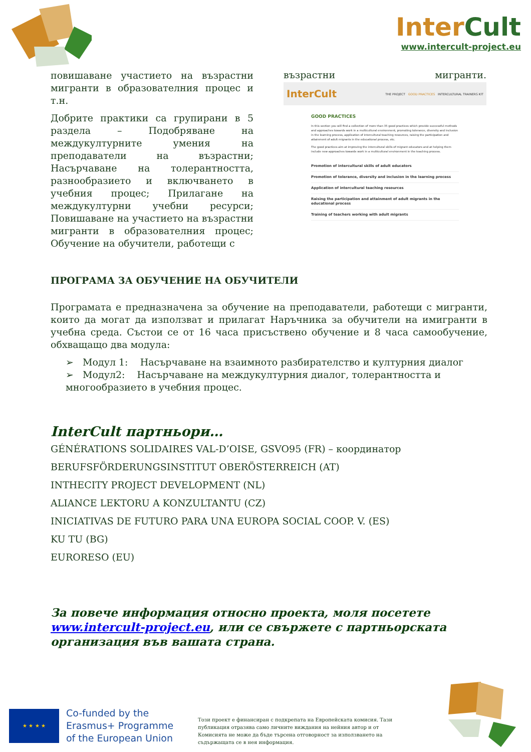InterCult
www.intercult-project.eu
повишаване участието на възрастни мигранти в образователния процес и т.н.
Добрите практики са групирани в 5 раздела – Подобряване на междукултурните умения на преподаватели на възрастни; Насърчаване на толерантността, разнообразието и включването в учебния процес; Прилагане на междукултурни учебни ресурси; Повишаване на участието на възрастни мигранти в образователния процес; Обучение на обучители, работещи с
възрастни мигранти.
InterCult THE PROJECT GOOD PRACTICES INTERCULTURAL TRAINERS KIT
GOOD PRACTICES
In this section you will find a collection of more than 35 good practices which provide successful methods and approaches towards work in a multicultural environment, promoting tolerance, diversity and inclusion in the learning process, application of intercultural teaching resources, raising the participation and attainment of adult migrants in the educational process, etc.
The good practices aim at improving the intercultural skills of migrant educators and at helping them include new approaches towards work in a multicultural environment in the teaching process.
Promotion of intercultural skills of adult educators
Promotion of tolerance, diversity and inclusion in the learning process
Application of intercultural teaching resources
Raising the participation and attainment of adult migrants in the educational process
Training of teachers working with adult migrants
ПРОГРАМА ЗА ОБУЧЕНИЕ НА ОБУЧИТЕЛИ
Програмата е предназначена за обучение на преподаватели, работещи с мигранти, които да могат да използват и прилагат Наръчника за обучители на имигранти в учебна среда. Състои се от 16 часа присъствено обучение и 8 часа самообучение, обхващащо два модула:
➢ Модул 1: Насърчаване на взаимното разбирателство и културния диалог
➢ Модул2: Насърчаване на междукултурния диалог, толерантността и многообразието в учебния процес.
InterCult партньори…
GÉNÉRATIONS SOLIDAIRES VAL-D’OISE, GSVO95 (FR) – координатор
BERUFSFÖRDERUNGSINSTITUT OBERÖSTERREICH (AT)
INTHECITY PROJECT DEVELOPMENT (NL)
ALIANCE LEKTORU A KONZULTANTU (CZ)
INICIATIVAS DE FUTURO PARA UNA EUROPA SOCIAL COOP. V. (ES)
KU TU (BG)
EURORESO (EU)
За повече информация относно проекта, моля посетете www.intercult-project.eu, или се свържете с партньорската организация във вашата страна.
★ ★ ★ ★
Co-funded by the
Erasmus+ Programme
of the European Union
Този проект е финансиран с подкрепата на Европейската комисия. Тази публикация отразява само личните виждания на нейния автор и от Комисията не може да бъде търсена отговорност за използването на съдържащата се в нея информация.